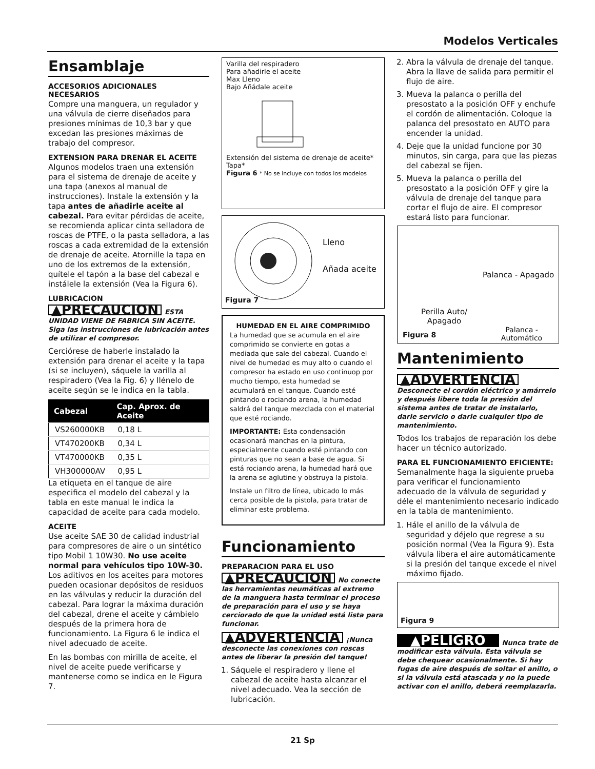Modelos Verticales
Ensamblaje
ACCESORIOS ADICIONALES NECESARIOS
Compre una manguera, un regulador y una válvula de cierre diseñados para presiones mínimas de 10,3 bar y que excedan las presiones máximas de trabajo del compresor.
EXTENSION PARA DRENAR EL ACEITE
Algunos modelos traen una extensión para el sistema de drenaje de aceite y una tapa (anexos al manual de instrucciones). Instale la extensión y la tapa antes de añadirle aceite al cabezal. Para evitar pérdidas de aceite, se recomienda aplicar cinta selladora de roscas de PTFE, o la pasta selladora, a las roscas a cada extremidad de la extensión de drenaje de aceite. Atornille la tapa en uno de los extremos de la extensión, quítele el tapón a la base del cabezal e instálele la extensión (Vea la Figura 6).
LUBRICACION
▲PRECAUCION ESTA UNIDAD VIENE DE FABRICA SIN ACEITE. Siga las instrucciones de lubricación antes de utilizar el compresor.
Cerciórese de haberle instalado la extensión para drenar el aceite y la tapa (si se incluyen), sáquele la varilla al respiradero (Vea la Fig. 6) y llénelo de aceite según se le indica en la tabla.
| Cabezal | Cap. Aprox. de Aceite |
| --- | --- |
| VS260000KB | 0,18 L |
| VT470200KB | 0,34 L |
| VT470000KB | 0,35 L |
| VH300000AV | 0,95 L |
La etiqueta en el tanque de aire especifica el modelo del cabezal y la tabla en este manual le indica la capacidad de aceite para cada modelo.
ACEITE
Use aceite SAE 30 de calidad industrial para compresores de aire o un sintético tipo Mobil 1 10W30. No use aceite normal para vehículos tipo 10W-30. Los aditivos en los aceites para motores pueden ocasionar depósitos de residuos en las válvulas y reducir la duración del cabezal. Para lograr la máxima duración del cabezal, drene el aceite y cámbielo después de la primera hora de funcionamiento. La Figura 6 le indica el nivel adecuado de aceite.
En las bombas con mirilla de aceite, el nivel de aceite puede verificarse y mantenerse como se indica en le Figura 7.
Varilla del respiradero
Para añadirle el aceite
Max Lleno
Bajo Añádale aceite
Extensión del sistema de drenaje de aceite*
Tapa*
Figura 6 * No se incluye con todos los modelos
Lleno
Añada aceite
Figura 7
HUMEDAD EN EL AIRE COMPRIMIDO
La humedad que se acumula en el aire comprimido se convierte en gotas a mediada que sale del cabezal. Cuando el nivel de humedad es muy alto o cuando el compresor ha estado en uso continuop por mucho tiempo, esta humedad se acumulará en el tanque. Cuando esté pintando o rociando arena, la humedad saldrá del tanque mezclada con el material que esté rociando.
IMPORTANTE: Esta condensación ocasionará manchas en la pintura, especialmente cuando esté pintando con pinturas que no sean a base de agua. Si está rociando arena, la humedad hará que la arena se aglutine y obstruya la pistola.
Instale un filtro de línea, ubicado lo más cerca posible de la pistola, para tratar de eliminar este problema.
Funcionamiento
PREPARACION PARA EL USO
▲PRECAUCION No conecte las herramientas neumáticas al extremo de la manguera hasta terminar el proceso de preparación para el uso y se haya cerciorado de que la unidad está lista para funcionar.
▲ADVERTENCIA ¡Nunca desconecte las conexiones con roscas antes de liberar la presión del tanque!
1. Sáquele el respiradero y llene el cabezal de aceite hasta alcanzar el nivel adecuado. Vea la sección de lubricación.
2. Abra la válvula de drenaje del tanque. Abra la llave de salida para permitir el flujo de aire.
3. Mueva la palanca o perilla del presostato a la posición OFF y enchufe el cordón de alimentación. Coloque la palanca del presostato en AUTO para encender la unidad.
4. Deje que la unidad funcione por 30 minutos, sin carga, para que las piezas del cabezal se fijen.
5. Mueva la palanca o perilla del presostato a la posición OFF y gire la válvula de drenaje del tanque para cortar el flujo de aire. El compresor estará listo para funcionar.
Palanca - Apagado
Perilla Auto/ Apagado
Figura 8 Palanca - Automático
Mantenimiento
▲ADVERTENCIA
Desconecte el cordón eléctrico y amárrelo y después libere toda la presión del sistema antes de tratar de instalarlo, darle servicio o darle cualquier tipo de mantenimiento.
Todos los trabajos de reparación los debe hacer un técnico autorizado.
PARA EL FUNCIONAMIENTO EFICIENTE:
Semanalmente haga la siguiente prueba para verificar el funcionamiento adecuado de la válvula de seguridad y déle el mantenimiento necesario indicado en la tabla de mantenimiento.
1. Hále el anillo de la válvula de seguridad y déjelo que regrese a su posición normal (Vea la Figura 9). Esta válvula libera el aire automáticamente si la presión del tanque excede el nivel máximo fijado.
Figura 9
▲PELIGRO Nunca trate de modificar esta válvula. Esta válvula se debe chequear ocasionalmente. Si hay fugas de aire después de soltar el anillo, o si la válvula está atascada y no la puede activar con el anillo, deberá reemplazarla.
21 Sp